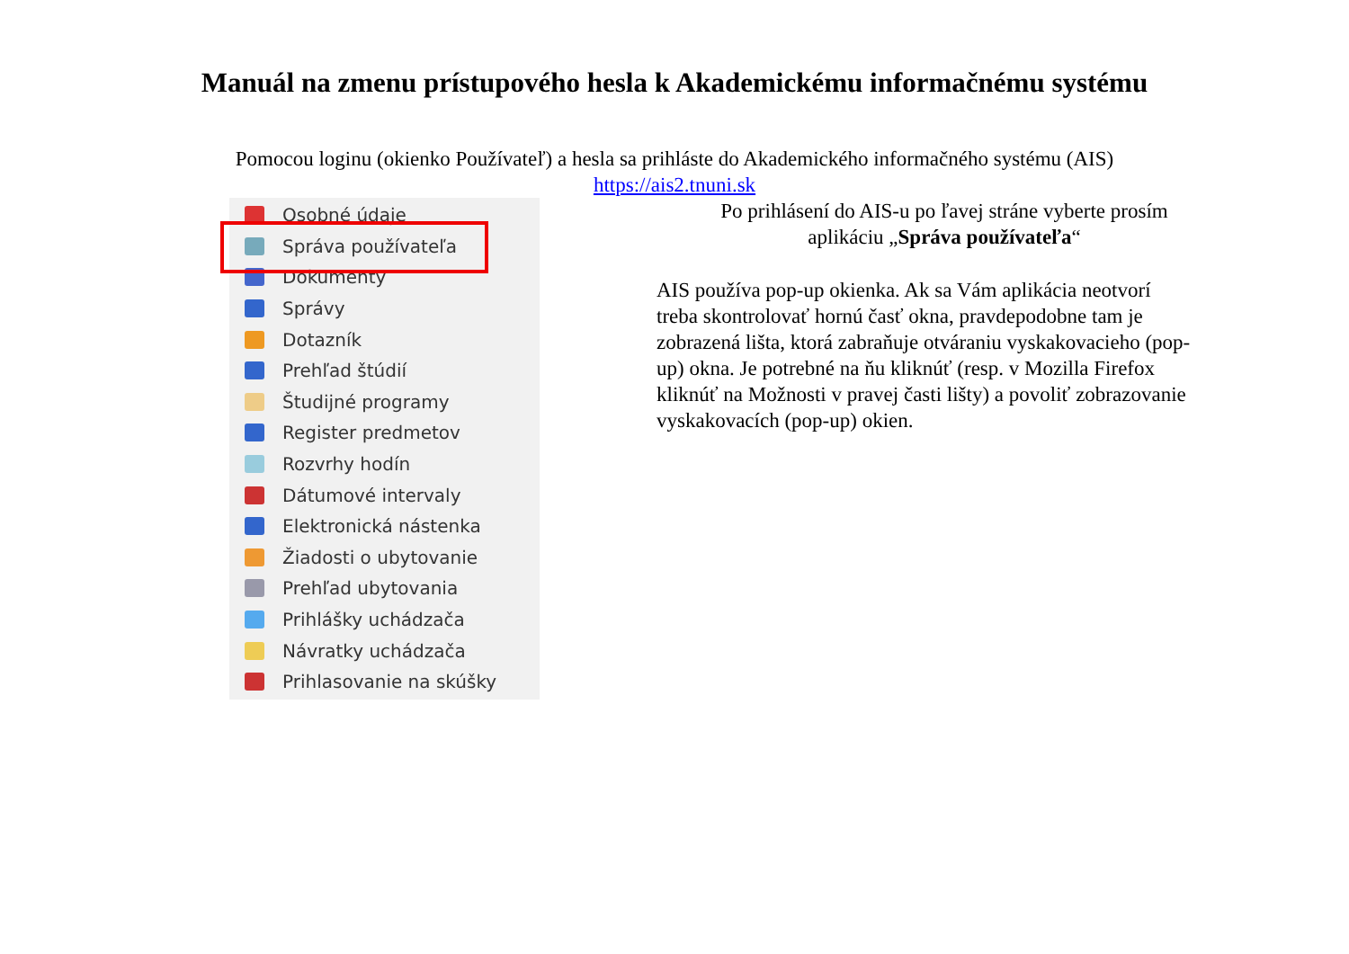Manuál na zmenu prístupového hesla k Akademickému informačnému systému
Pomocou loginu (okienko Používateľ) a hesla sa prihláste do Akademického informačného systému (AIS)
https://ais2.tnuni.sk
Osobné údaje
Správa používateľa
Dokumenty
Správy
Dotazník
Prehľad štúdií
Študijné programy
Register predmetov
Rozvrhy hodín
Dátumové intervaly
Elektronická nástenka
Žiadosti o ubytovanie
Prehľad ubytovania
Prihlášky uchádzača
Návratky uchádzača
Prihlasovanie na skúšky
Po prihlásení do AIS-u po ľavej stráne vyberte prosím aplikáciu „Správa používateľa“
AIS používa pop-up okienka. Ak sa Vám aplikácia neotvorí treba skontrolovať hornú časť okna, pravdepodobne tam je zobrazená lišta, ktorá zabraňuje otváraniu vyskakovacieho (pop-up) okna. Je potrebné na ňu kliknúť (resp. v Mozilla Firefox kliknúť na Možnosti v pravej časti lišty) a povoliť zobrazovanie vyskakovacích (pop-up) okien.